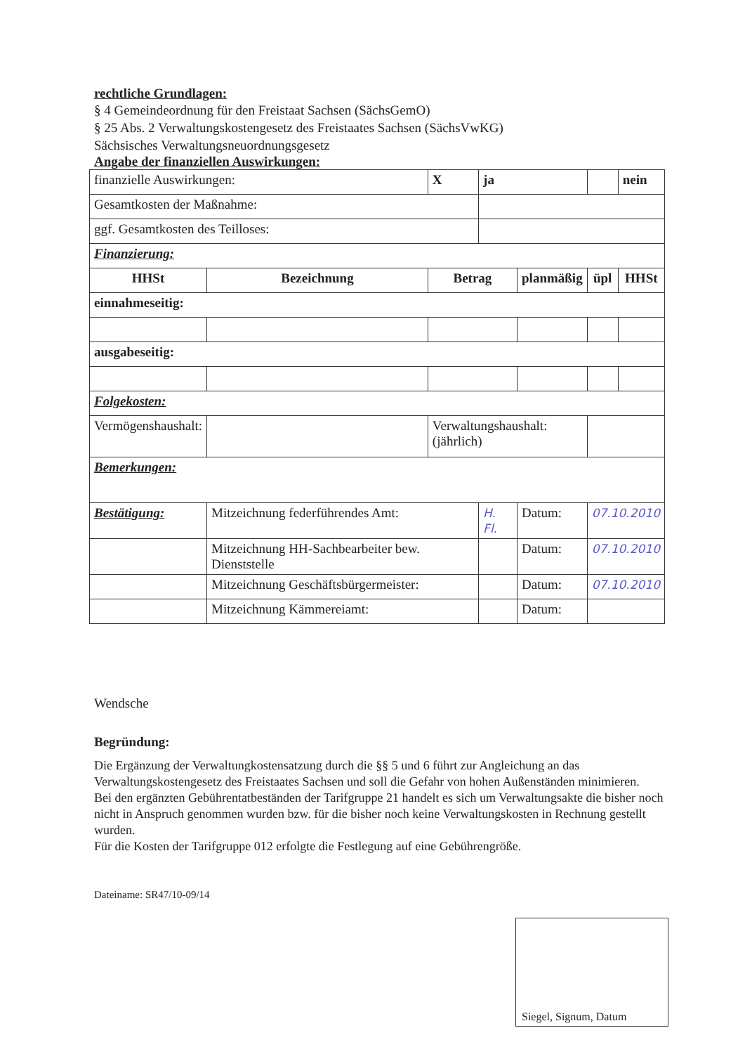rechtliche Grundlagen:
§ 4 Gemeindeordnung für den Freistaat Sachsen (SächsGemO)
§ 25 Abs. 2 Verwaltungskostengesetz des Freistaates Sachsen (SächsVwKG)
Sächsisches Verwaltungsneuordnungsgesetz
Angabe der finanziellen Auswirkungen:
| finanzielle Auswirkungen: | | X | ja | | | nein |
| Gesamtkosten der Maßnahme: | | | | | | |
| ggf. Gesamtkosten des Teilloses: | | | | | | |
| Finanzierung: | | | | | | |
| HHSt | Bezeichnung | Betrag | | planmäßig | üpl | HHSt |
| einnahmeseitig: | | | | | | |
| ausgabeseitig: | | | | | | |
| Folgekosten: | | | | | | |
| Vermögenshaushalt: | | Verwaltungshaushalt: (jährlich) | | | | |
| Bemerkungen: | | | | | | |
| Bestätigung: | Mitzeichnung federführendes Amt: | | H. Fl. | Datum: | 07.10.2010 | |
| | Mitzeichnung HH-Sachbearbeiter bew. Dienststelle | | | Datum: | 07.10.2010 | |
| | Mitzeichnung Geschäftsbürgermeister: | | | Datum: | 07.10.2010 | |
| | Mitzeichnung Kämmereiamt: | | | Datum: | | |
Wendsche
Begründung:
Die Ergänzung der Verwaltungkostensatzung durch die §§ 5 und 6 führt zur Angleichung an das Verwaltungskostengesetz des Freistaates Sachsen und soll die Gefahr von hohen Außenständen minimieren.
Bei den ergänzten Gebührentatbeständen der Tarifgruppe 21 handelt es sich um Verwaltungsakte die bisher noch nicht in Anspruch genommen wurden bzw. für die bisher noch keine Verwaltungskosten in Rechnung gestellt wurden.
Für die Kosten der Tarifgruppe 012 erfolgte die Festlegung auf eine Gebührengröße.
Dateiname: SR47/10-09/14
Siegel, Signum, Datum